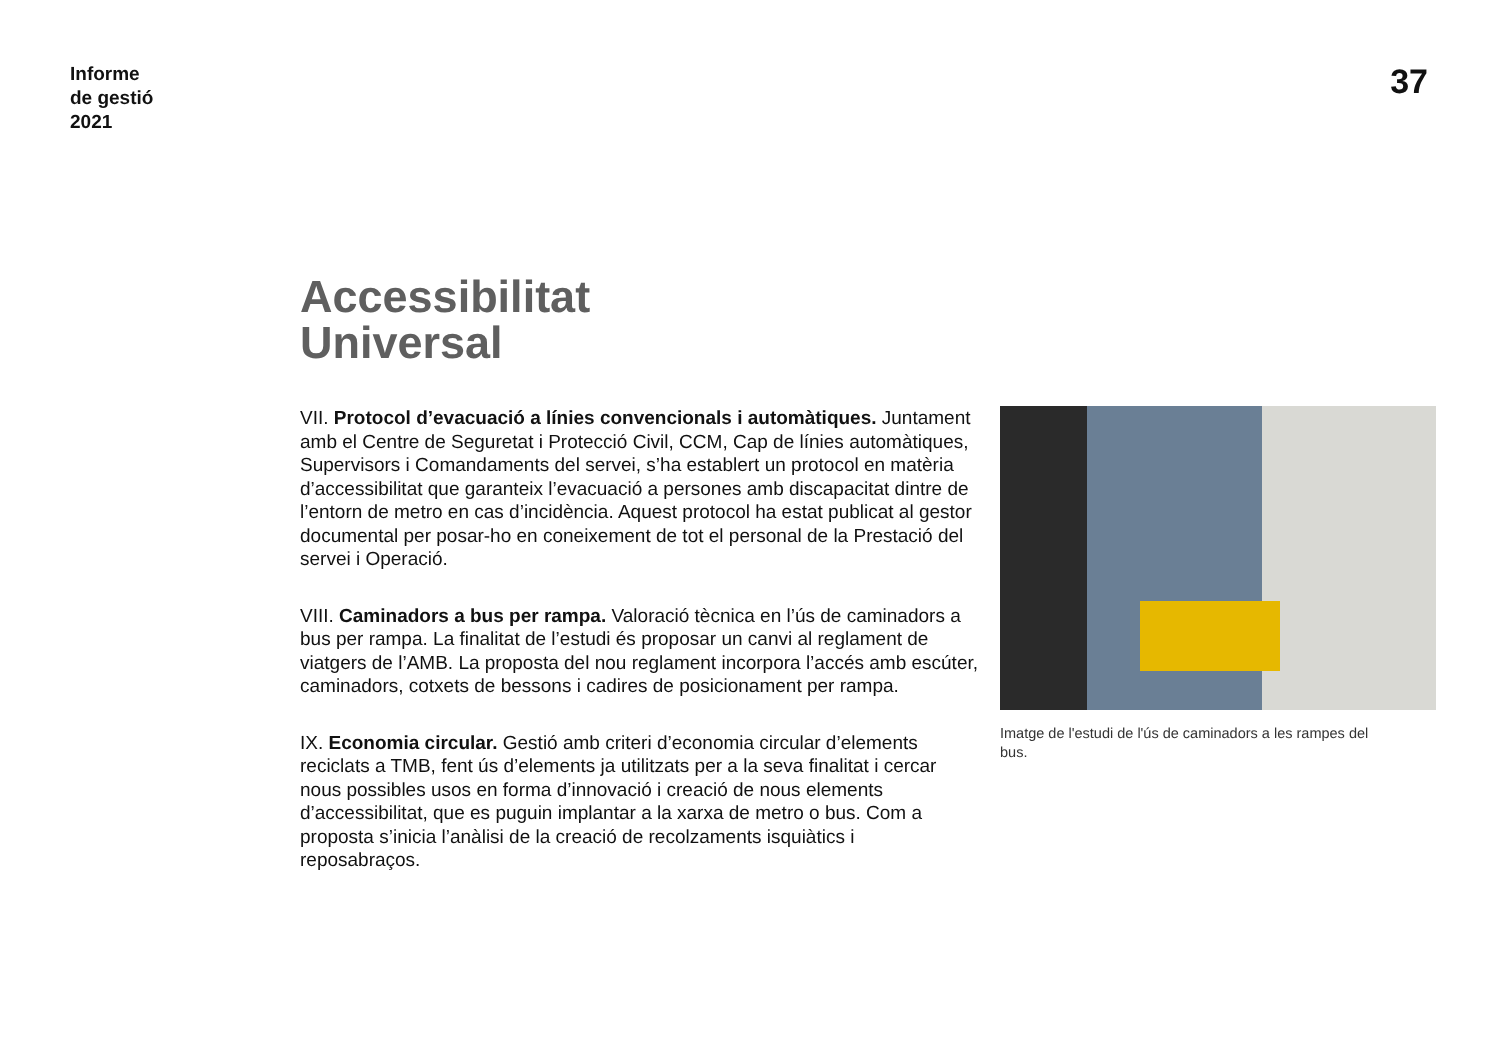Informe
de gestió
2021
37
Accessibilitat
Universal
VII. Protocol d’evacuació a línies convencionals i automàtiques. Juntament amb el Centre de Seguretat i Protecció Civil, CCM, Cap de línies automàtiques, Supervisors i Comandaments del servei, s’ha establert un protocol en matèria d’accessibilitat que garanteix l’evacuació a persones amb discapacitat dintre de l’entorn de metro en cas d’incidència. Aquest protocol ha estat publicat al gestor documental per posar-ho en coneixement de tot el personal de la Prestació del servei i Operació.
VIII. Caminadors a bus per rampa. Valoració tècnica en l’ús de caminadors a bus per rampa. La finalitat de l’estudi és proposar un canvi al reglament de viatgers de l’AMB. La proposta del nou reglament incorpora l’accés amb escúter, caminadors, cotxets de bessons i cadires de posicionament per rampa.
IX. Economia circular. Gestió amb criteri d’economia circular d’elements reciclats a TMB, fent ús d’elements ja utilitzats per a la seva finalitat i cercar nous possibles usos en forma d’innovació i creació de nous elements d’accessibilitat, que es puguin implantar a la xarxa de metro o bus. Com a proposta s’inicia l’anàlisi de la creació de recolzaments isquiàtics i reposabraços.
Imatge de l'estudi de l'ús de caminadors a les rampes del bus.